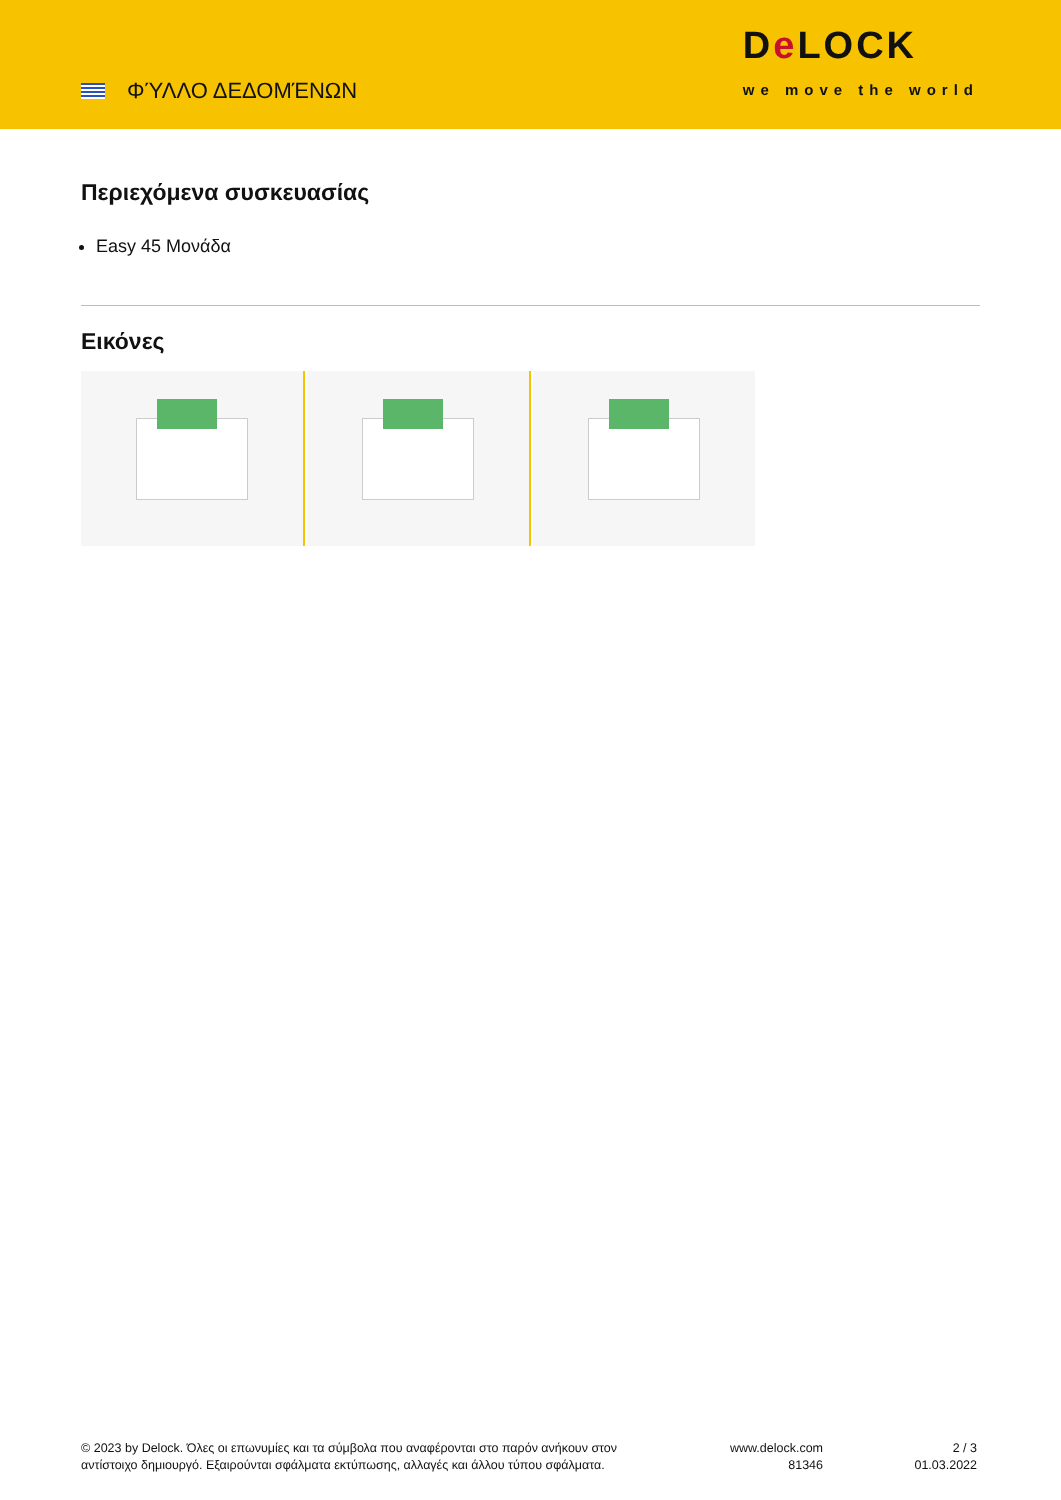ΦΎΛΛΟ ΔΕΔΟΜΈΝΩΝ
De LOCK
we move the world
Περιεχόμενα συσκευασίας
Easy 45 Μονάδα
Εικόνες
© 2023 by Delock. Όλες οι επωνυμίες και τα σύμβολα που αναφέρονται στο παρόν ανήκουν στον αντίστοιχο δημιουργό. Εξαιρούνται σφάλματα εκτύπωσης, αλλαγές και άλλου τύπου σφάλματα.
www.delock.com
81346
2 / 3
01.03.2022